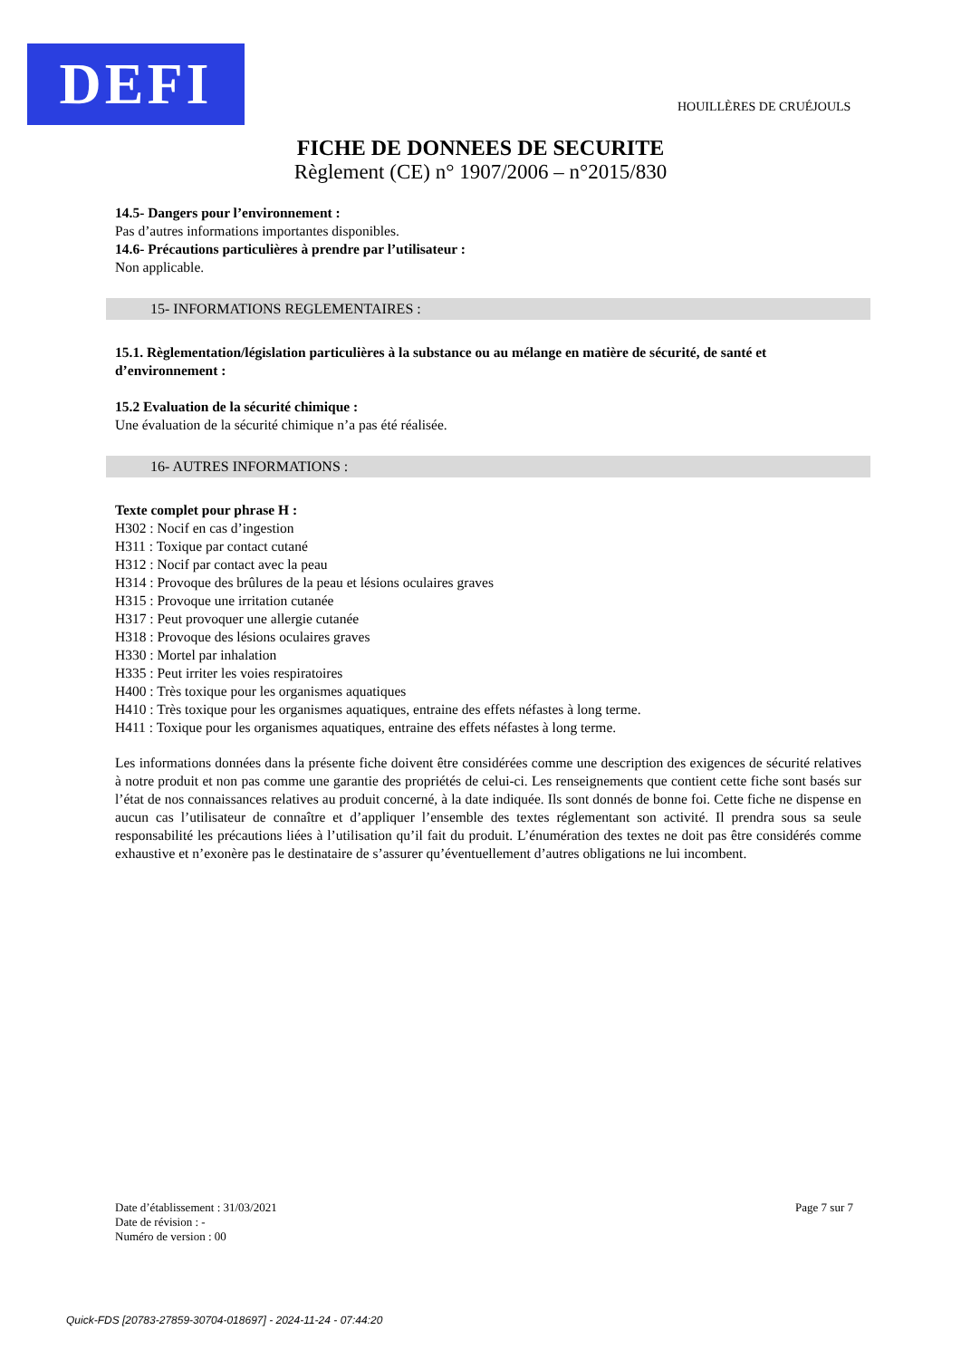DEFI HOUILLÈRES DE CRUÉJOULS
FICHE DE DONNEES DE SECURITE
Règlement (CE) n° 1907/2006 – n°2015/830
14.5- Dangers pour l’environnement :
Pas d’autres informations importantes disponibles.
14.6- Précautions particulières à prendre par l’utilisateur :
Non applicable.
15- INFORMATIONS REGLEMENTAIRES :
15.1. Règlementation/législation particulières à la substance ou au mélange en matière de sécurité, de santé et d’environnement :
15.2 Evaluation de la sécurité chimique :
Une évaluation de la sécurité chimique n’a pas été réalisée.
16- AUTRES INFORMATIONS :
Texte complet pour phrase H :
H302 : Nocif en cas d’ingestion
H311 : Toxique par contact cutané
H312 : Nocif par contact avec la peau
H314 : Provoque des brûlures de la peau et lésions oculaires graves
H315 : Provoque une irritation cutanée
H317 : Peut provoquer une allergie cutanée
H318 : Provoque des lésions oculaires graves
H330 : Mortel par inhalation
H335 : Peut irriter les voies respiratoires
H400 : Très toxique pour les organismes aquatiques
H410 : Très toxique pour les organismes aquatiques, entraine des effets néfastes à long terme.
H411 : Toxique pour les organismes aquatiques, entraine des effets néfastes à long terme.
Les informations données dans la présente fiche doivent être considérées comme une description des exigences de sécurité relatives à notre produit et non pas comme une garantie des propriétés de celui-ci. Les renseignements que contient cette fiche sont basés sur l’état de nos connaissances relatives au produit concerné, à la date indiquée. Ils sont donnés de bonne foi. Cette fiche ne dispense en aucun cas l’utilisateur de connaître et d’appliquer l’ensemble des textes réglementant son activité. Il prendra sous sa seule responsabilité les précautions liées à l’utilisation qu’il fait du produit. L’énumération des textes ne doit pas être considérés comme exhaustive et n’exonère pas le destinataire de s’assurer qu’éventuellement d’autres obligations ne lui incombent.
Date d’établissement : 31/03/2021
Date de révision : -
Numéro de version : 00
Page 7 sur 7
Quick-FDS [20783-27859-30704-018697] - 2024-11-24 - 07:44:20